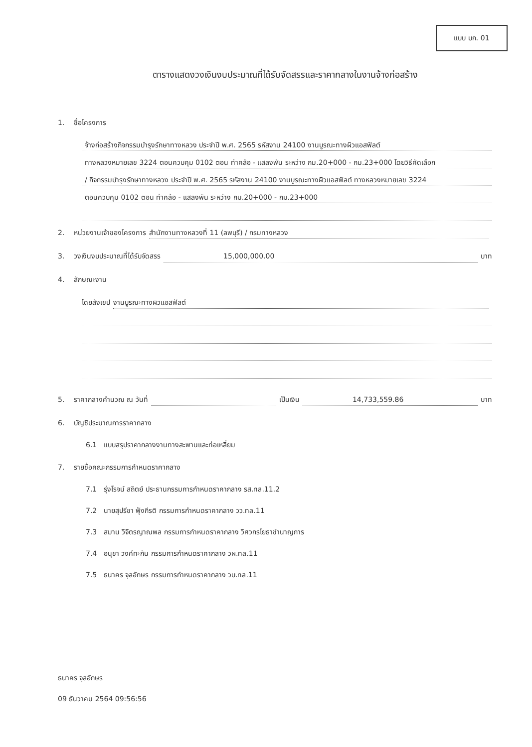แบบ บก. 01
ตารางแสดงวงเงินงบประมาณที่ได้รับจัดสรรและราคากลางในงานจ้างก่อสร้าง
1. ชื่อโครงการ
จ้างก่อสร้างกิจกรรมบำรุงรักษาทางหลวง ประจำปี พ.ศ. 2565 รหัสงาน 24100 งานบูรณะทางผิวแอสฟัลต์
ทางหลวงหมายเลข 3224 ตอนควบคุม 0102 ตอน ท่าคล้อ - แสลงพัน ระหว่าง กม.20+000 - กม.23+000 โดยวิธีคัดเลือก
/ กิจกรรมบำรุงรักษาทางหลวง ประจำปี พ.ศ. 2565 รหัสงาน 24100 งานบูรณะทางผิวแอสฟัลต์ ทางหลวงหมายเลข 3224
ตอนควบคุม 0102 ตอน ท่าคล้อ - แสลงพัน ระหว่าง กม.20+000 - กม.23+000
2. หน่วยงานเจ้าของโครงการ สำนักงานทางหลวงที่ 11 (ลพบุรี) / กรมทางหลวง
3. วงเงินงบประมาณที่ได้รับจัดสรร 15,000,000.00 บาท
4. ลักษณะงาน
โดยสังเขป งานบูรณะทางผิวแอสฟัลต์
5. ราคากลางคำนวณ ณ วันที่ เป็นเงิน 14,733,559.86 บาท
6. บัญชีประมาณการราคากลาง
6.1 แบบสรุปราคากลางงานทางสะพานและท่อเหลี่ยม
7. รายชื่อคณะกรรมการกำหนดราคากลาง
7.1 รุ่งโรจน์ สถิตย์ ประธานกรรมการกำหนดราคากลาง รส.ทล.11.2
7.2 นายสุปรีชา ฟุ้งกีรติ กรรมการกำหนดราคากลาง วว.ทล.11
7.3 สมาน วิจิตรญาณพล กรรมการกำหนดราคากลาง วิศวกรโยธาชำนาญการ
7.4 อนุชา วงค์ทะกัน กรรมการกำหนดราคากลาง วผ.ทล.11
7.5 ธนาคร จุลอักษร กรรมการกำหนดราคากลาง วบ.ทล.11
ธนาคร จุลอักษร
09 ธันวาคม 2564 09:56:56